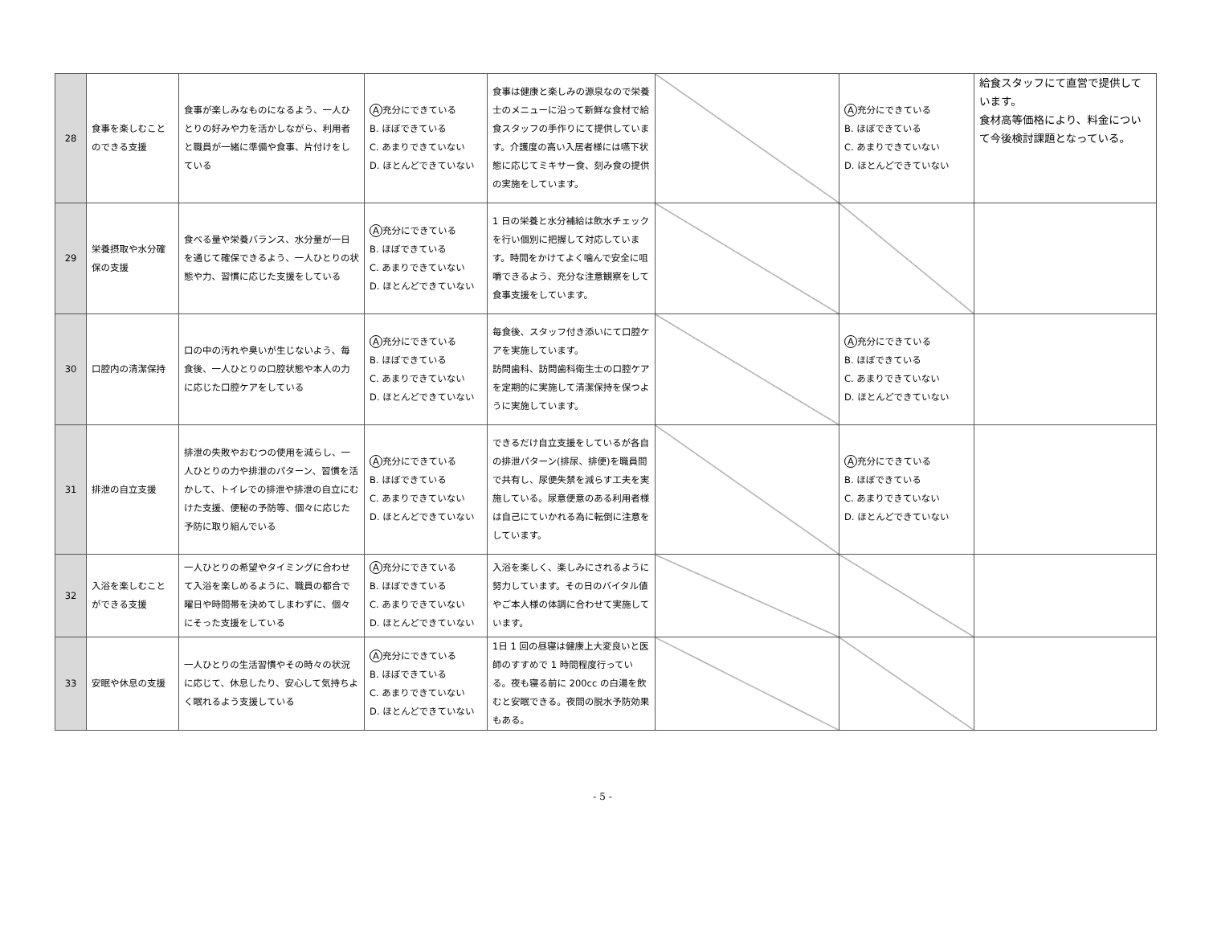| 28 | 食事を楽しむことのできる支援 | 食事が楽しみなものになるよう、一人ひとりの好みや力を活かしながら、利用者と職員が一緒に準備や食事、片付けをしている | A 充分にできている B. ほぼできている C. あまりできていない D. ほとんどできていない | 食事は健康と楽しみの源泉なので栄養士のメニューに沿って新鮮な食材で給食スタッフの手作りにて提供しています。介護度の高い入居者様には嚥下状態に応じてミキサー食、刻み食の提供の実施をしています。 | | A 充分にできている B. ほぼできている C. あまりできていない D. ほとんどできていない | 給食スタッフにて直営で提供しています。 食材高等価格により、料金について今後検討課題となっている。 |
| 29 | 栄養摂取や水分確保の支援 | 食べる量や栄養バランス、水分量が一日を通じて確保できるよう、一人ひとりの状態や力、習慣に応じた支援をしている | A 充分にできている B. ほぼできている C. あまりできていない D. ほとんどできていない | 1 日の栄養と水分補給は飲水チェックを行い個別に把握して対応しています。時間をかけてよく噛んで安全に咀嚼できるよう、充分な注意観察をして食事支援をしています。 | | | |
| 30 | 口腔内の清潔保持 | 口の中の汚れや臭いが生じないよう、毎食後、一人ひとりの口腔状態や本人の力に応じた口腔ケアをしている | A 充分にできている B. ほぼできている C. あまりできていない D. ほとんどできていない | 毎食後、スタッフ付き添いにて口腔ケアを実施しています。 訪問歯科、訪問歯科衛生士の口腔ケアを定期的に実施して清潔保持を保つように実施しています。 | | A 充分にできている B. ほぼできている C. あまりできていない D. ほとんどできていない | |
| 31 | 排泄の自立支援 | 排泄の失敗やおむつの使用を減らし、一人ひとりの力や排泄のパターン、習慣を活かして、トイレでの排泄や排泄の自立にむけた支援、便秘の予防等、個々に応じた予防に取り組んでいる | A 充分にできている B. ほぼできている C. あまりできていない D. ほとんどできていない | できるだけ自立支援をしているが各自の排泄パターン(排尿、排便)を職員間で共有し、尿便失禁を減らす工夫を実施している。尿意便意のある利用者様は自己にていかれる為に転倒に注意をしています。 | | A 充分にできている B. ほぼできている C. あまりできていない D. ほとんどできていない | |
| 32 | 入浴を楽しむことができる支援 | 一人ひとりの希望やタイミングに合わせて入浴を楽しめるように、職員の都合で曜日や時間帯を決めてしまわずに、個々にそった支援をしている | A 充分にできている B. ほぼできている C. あまりできていない D. ほとんどできていない | 入浴を楽しく、楽しみにされるように努力しています。その日のバイタル値やご本人様の体調に合わせて実施しています。 | | | |
| 33 | 安眠や休息の支援 | 一人ひとりの生活習慣やその時々の状況に応じて、休息したり、安心して気持ちよく眠れるよう支援している | A 充分にできている B. ほぼできている C. あまりできていない D. ほとんどできていない | 1日 1 回の昼寝は健康上大変良いと医師のすすめで 1 時間程度行っている。夜も寝る前に 200cc の白湯を飲むと安眠できる。夜間の脱水予防効果もある。 | | | |
- 5 -